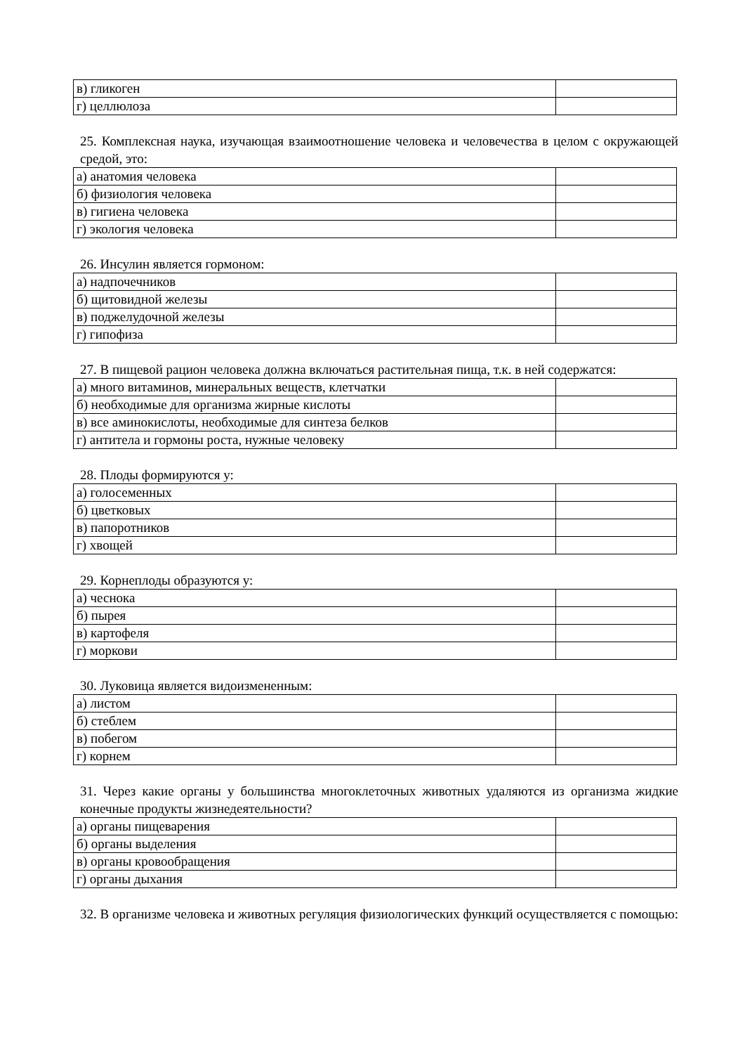| в) гликоген | |
| г) целлюлоза | |
25. Комплексная наука, изучающая взаимоотношение человека и человечества в целом с окружающей средой, это:
| а) анатомия человека | |
| б) физиология человека | |
| в) гигиена человека | |
| г) экология человека | |
26. Инсулин является гормоном:
| а) надпочечников | |
| б) щитовидной железы | |
| в) поджелудочной железы | |
| г) гипофиза | |
27. В пищевой рацион человека должна включаться растительная пища, т.к. в ней содержатся:
| а) много витаминов, минеральных веществ, клетчатки | |
| б) необходимые для организма жирные кислоты | |
| в) все аминокислоты, необходимые для синтеза белков | |
| г) антитела и гормоны роста, нужные человеку | |
28. Плоды формируются у:
| а) голосеменных | |
| б) цветковых | |
| в) папоротников | |
| г) хвощей | |
29. Корнеплоды образуются у:
| а) чеснока | |
| б) пырея | |
| в) картофеля | |
| г) моркови | |
30. Луковица является видоизмененным:
| а) листом | |
| б) стеблем | |
| в) побегом | |
| г) корнем | |
31. Через какие органы у большинства многоклеточных животных удаляются из организма жидкие конечные продукты жизнедеятельности?
| а) органы пищеварения | |
| б) органы выделения | |
| в) органы кровообращения | |
| г) органы дыхания | |
32. В организме человека и животных регуляция физиологических функций осуществляется с помощью: